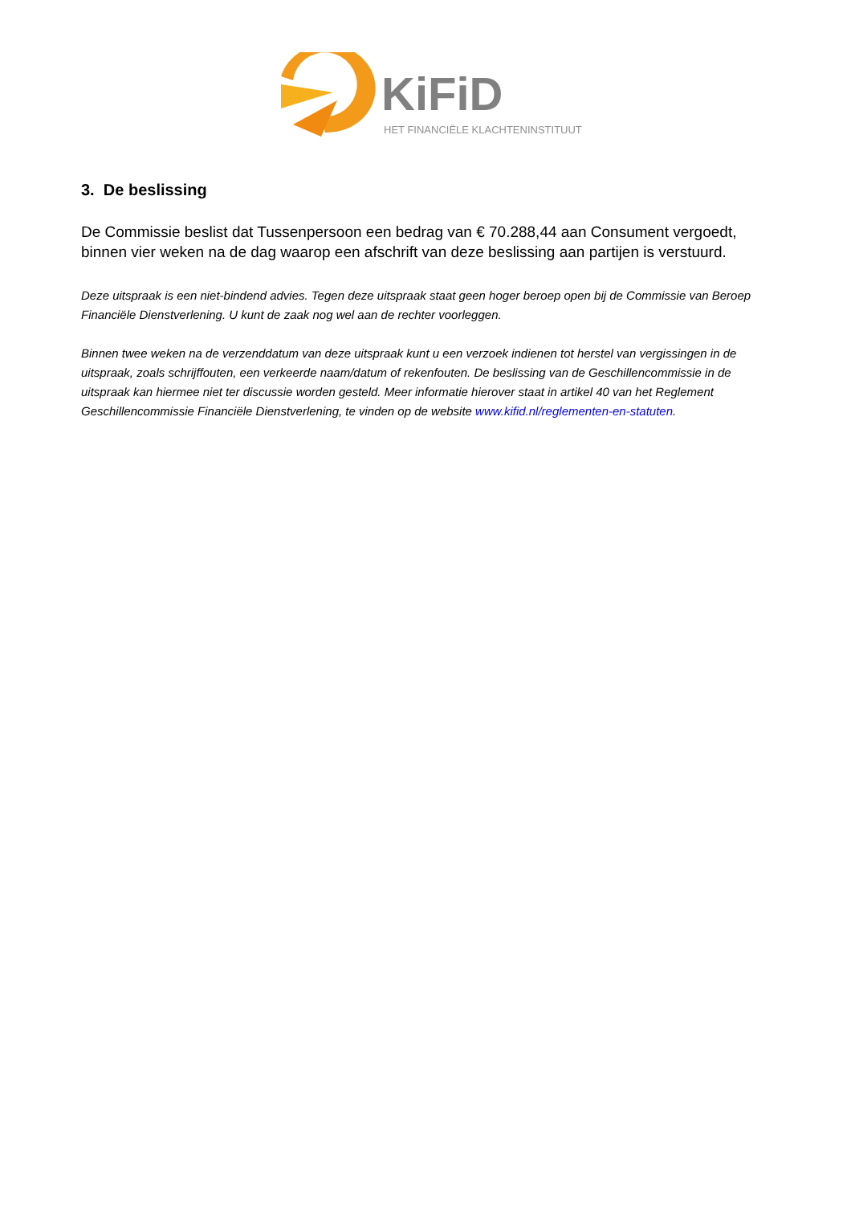KiFiD
HET FINANCIËLE KLACHTENINSTITUUT
3. De beslissing
De Commissie beslist dat Tussenpersoon een bedrag van € 70.288,44 aan Consument vergoedt, binnen vier weken na de dag waarop een afschrift van deze beslissing aan partijen is verstuurd.
Deze uitspraak is een niet-bindend advies. Tegen deze uitspraak staat geen hoger beroep open bij de Commissie van Beroep Financiële Dienstverlening. U kunt de zaak nog wel aan de rechter voorleggen.
Binnen twee weken na de verzenddatum van deze uitspraak kunt u een verzoek indienen tot herstel van vergissingen in de uitspraak, zoals schrijffouten, een verkeerde naam/datum of rekenfouten. De beslissing van de Geschillencommissie in de uitspraak kan hiermee niet ter discussie worden gesteld. Meer informatie hierover staat in artikel 40 van het Reglement Geschillencommissie Financiële Dienstverlening, te vinden op de website www.kifid.nl/reglementen-en-statuten.